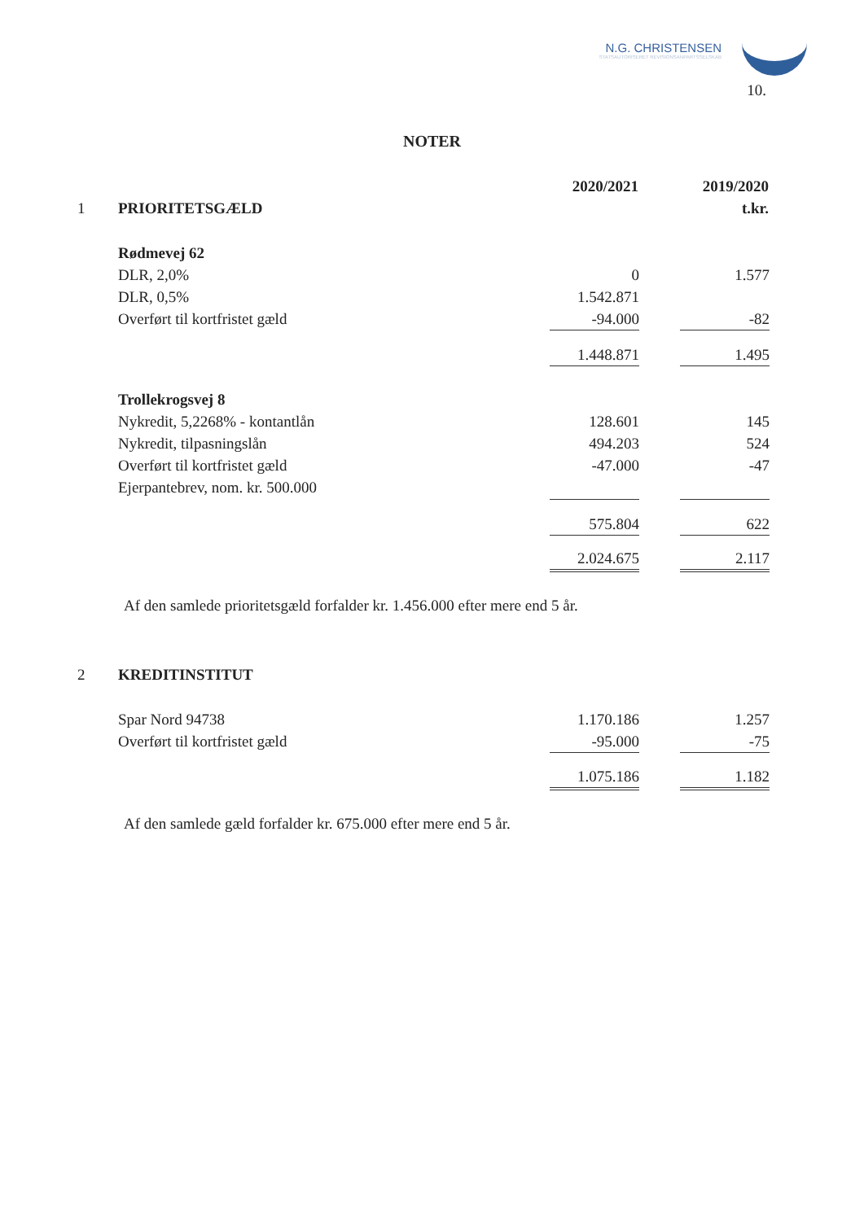N.G. CHRISTENSEN
STATSAUTORISERET REVISIONSANPARTSSELSKAB
10.
NOTER
| | | 2020/2021 | | 2019/2020 |
| 1 | PRIORITETSGÆLD | | | t.kr. |
| | Rødmevej 62 | | | |
| | DLR, 2,0% | 0 | | 1.577 |
| | DLR, 0,5% | 1.542.871 | | |
| | Overført til kortfristet gæld | -94.000 | | -82 |
| | | 1.448.871 | | 1.495 |
| | Trollekrogsvej 8 | | | |
| | Nykredit, 5,2268% - kontantlån | 128.601 | | 145 |
| | Nykredit, tilpasningslån | 494.203 | | 524 |
| | Overført til kortfristet gæld | -47.000 | | -47 |
| | Ejerpantebrev, nom. kr. 500.000 | | | |
| | | 575.804 | | 622 |
| | | 2.024.675 | | 2.117 |
Af den samlede prioritetsgæld forfalder kr. 1.456.000 efter mere end 5 år.
| 2 | KREDITINSTITUT | | | |
| | Spar Nord 94738 | 1.170.186 | | 1.257 |
| | Overført til kortfristet gæld | -95.000 | | -75 |
| | | 1.075.186 | | 1.182 |
Af den samlede gæld forfalder kr. 675.000 efter mere end 5 år.